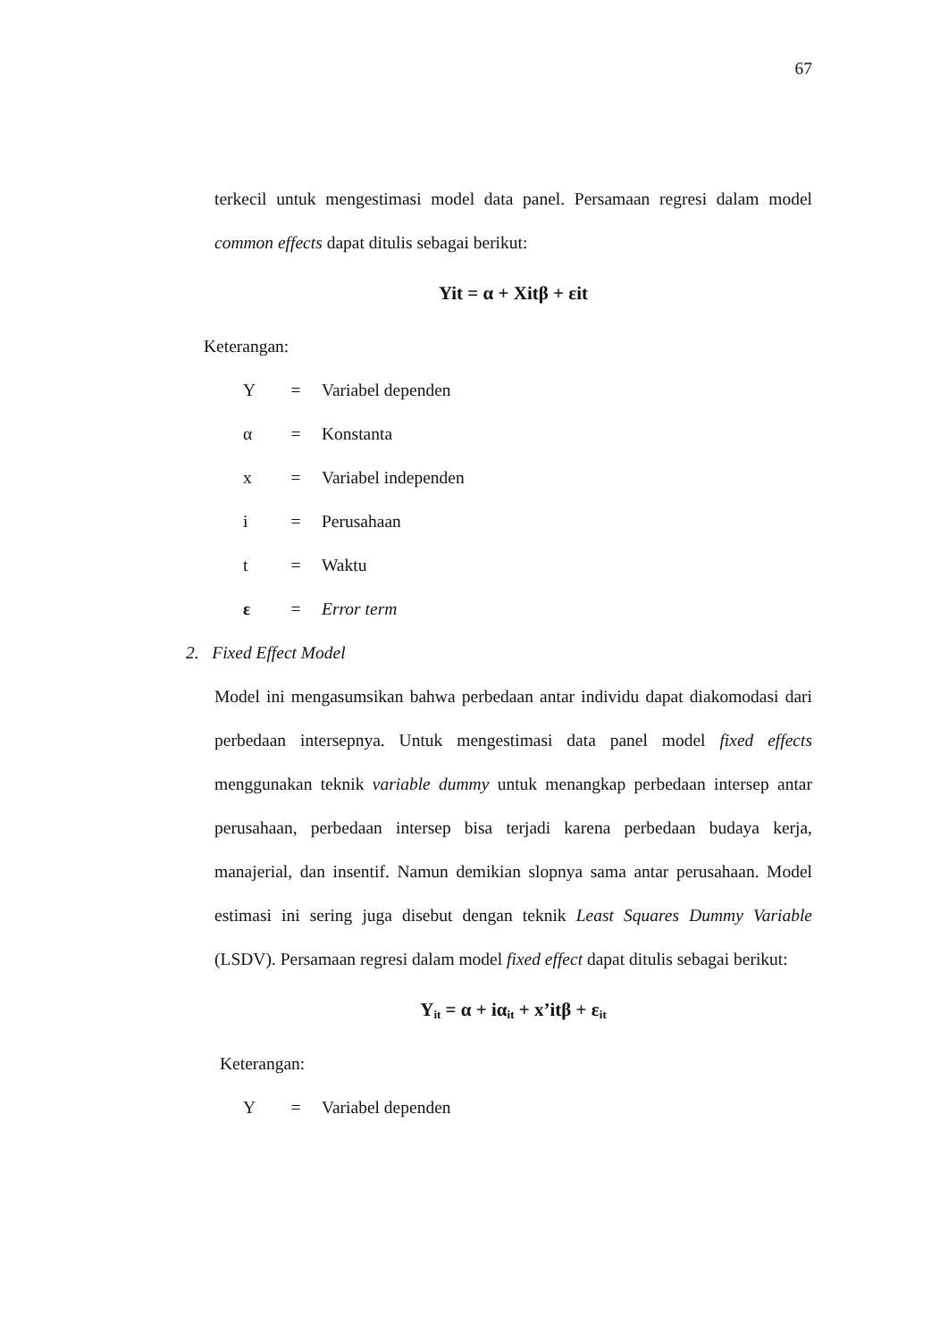67
terkecil untuk mengestimasi model data panel. Persamaan regresi dalam model common effects dapat ditulis sebagai berikut:
Yit = α + Xitβ + εit
Keterangan:
Y = Variabel dependen
α = Konstanta
x = Variabel independen
i = Perusahaan
t = Waktu
ε = Error term
2. Fixed Effect Model
Model ini mengasumsikan bahwa perbedaan antar individu dapat diakomodasi dari perbedaan intersepnya. Untuk mengestimasi data panel model fixed effects menggunakan teknik variable dummy untuk menangkap perbedaan intersep antar perusahaan, perbedaan intersep bisa terjadi karena perbedaan budaya kerja, manajerial, dan insentif. Namun demikian slopnya sama antar perusahaan. Model estimasi ini sering juga disebut dengan teknik Least Squares Dummy Variable (LSDV). Persamaan regresi dalam model fixed effect dapat ditulis sebagai berikut:
Y<sub>it</sub> = α + iα<sub>it</sub> + x’itβ + ε<sub>it</sub>
Keterangan:
Y = Variabel dependen